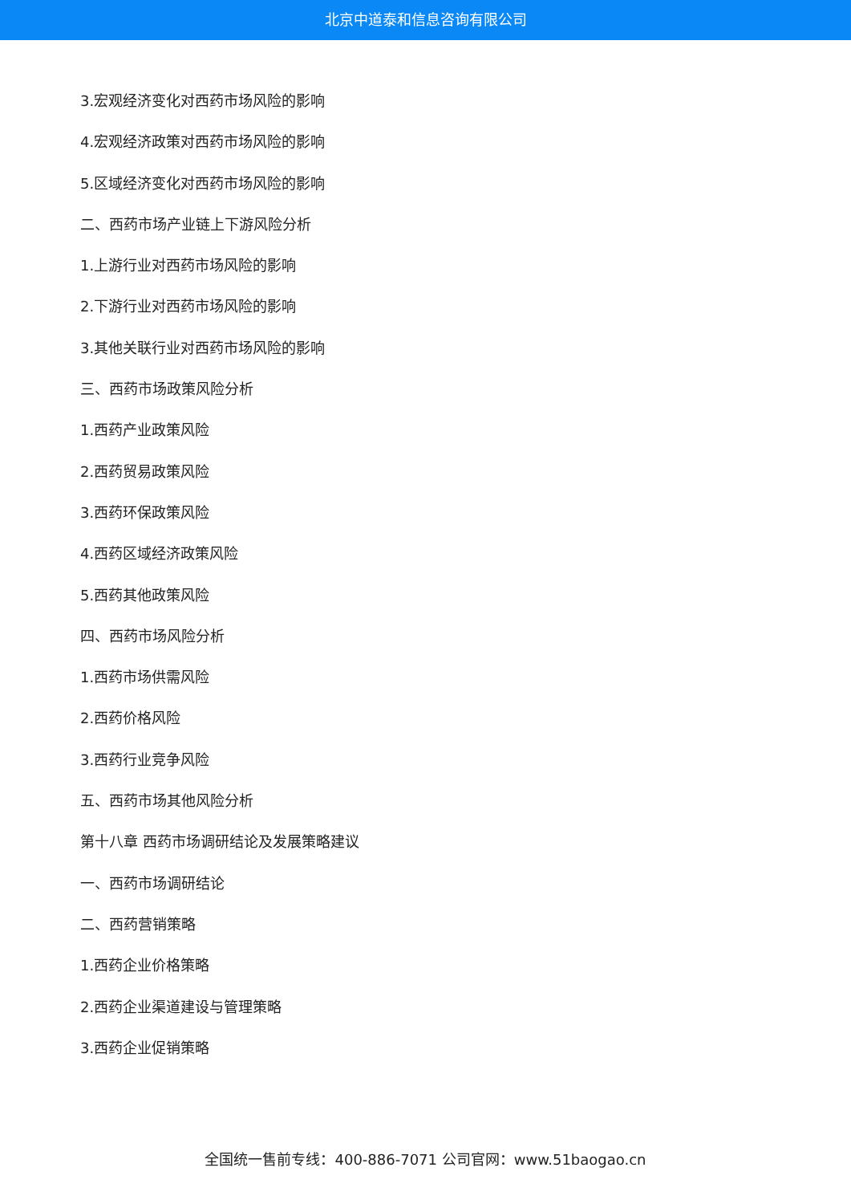北京中道泰和信息咨询有限公司
3.宏观经济变化对西药市场风险的影响
4.宏观经济政策对西药市场风险的影响
5.区域经济变化对西药市场风险的影响
二、西药市场产业链上下游风险分析
1.上游行业对西药市场风险的影响
2.下游行业对西药市场风险的影响
3.其他关联行业对西药市场风险的影响
三、西药市场政策风险分析
1.西药产业政策风险
2.西药贸易政策风险
3.西药环保政策风险
4.西药区域经济政策风险
5.西药其他政策风险
四、西药市场风险分析
1.西药市场供需风险
2.西药价格风险
3.西药行业竞争风险
五、西药市场其他风险分析
第十八章 西药市场调研结论及发展策略建议
一、西药市场调研结论
二、西药营销策略
1.西药企业价格策略
2.西药企业渠道建设与管理策略
3.西药企业促销策略
全国统一售前专线：400-886-7071 公司官网：www.51baogao.cn